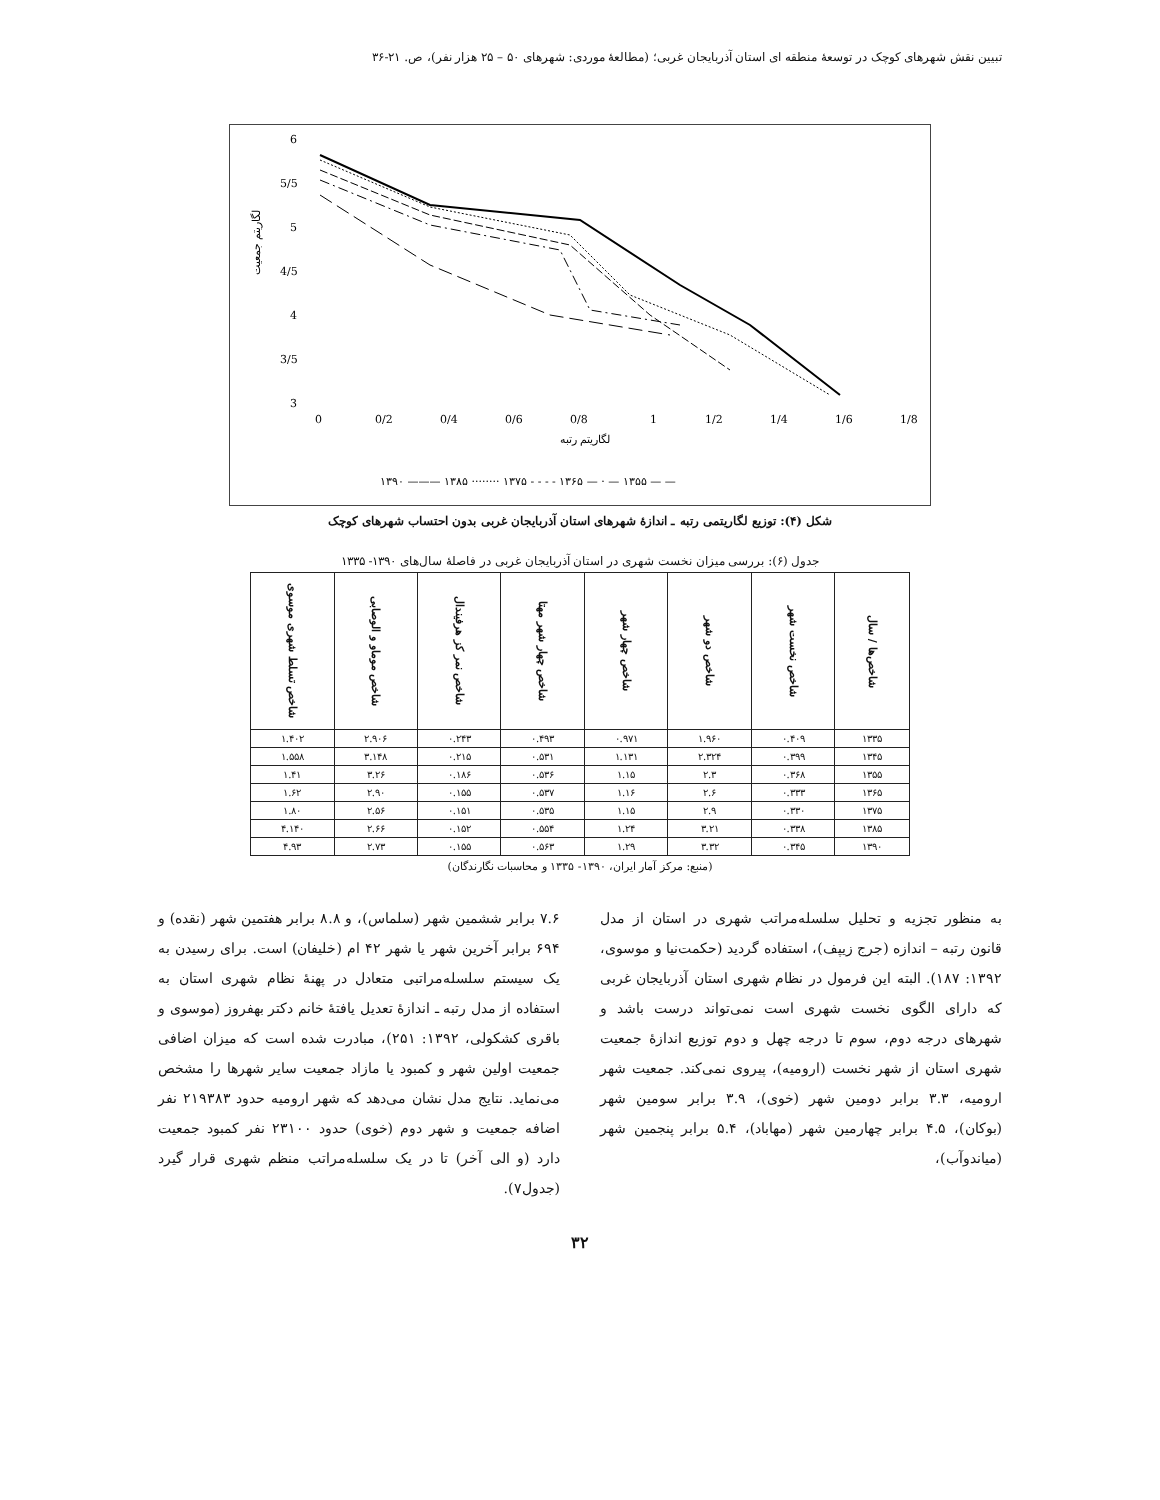تبیین نقش شهرهای کوچک در توسعهٔ منطقه ای استان آذربایجان غربی؛ (مطالعهٔ موردی: شهرهای ۵۰ – ۲۵ هزار نفر)، ص. ۲۱-۳۶
6
5/5
5
4/5
4
3/5
3
0
0/2
0/4
0/6
0/8
1
1/2
1/4
1/6
1/8
لگاریتم رتبه
لگاریتم جمعیت
۱۳۹۰ ——— ۱۳۸۵ ········ ۱۳۷۵ - - - - ۱۳۶۵ — · — ۱۳۵۵ — —
شکل (۴): توزیع لگاریتمی رتبه ـ اندازهٔ شهرهای استان آذربایجان غربی بدون احتساب شهرهای کوچک
جدول (۶): بررسی میزان نخست شهری در استان آذربایجان غربی در فاصلهٔ سال‌های ۱۳۹۰- ۱۳۳۵
| شاخص‌ها / سال | شاخص نخست شهر | شاخص دو شهر | شاخص چهار شهر | شاخص چهار شهر مهتا | شاخص نمر کز هرفیندال | شاخص موماو و الوصابی | شاخص تسلط شهری موسوی |
| --- | --- | --- | --- | --- | --- | --- | --- |
| ۱۳۳۵ | ۰.۴۰۹ | ۱.۹۶۰ | ۰.۹۷۱ | ۰.۴۹۳ | ۰.۲۴۳ | ۲.۹۰۶ | ۱.۴۰۲ |
| ۱۳۴۵ | ۰.۳۹۹ | ۲.۳۲۴ | ۱.۱۳۱ | ۰.۵۳۱ | ۰.۲۱۵ | ۳.۱۴۸ | ۱.۵۵۸ |
| ۱۳۵۵ | ۰.۳۶۸ | ۲.۳ | ۱.۱۵ | ۰.۵۳۶ | ۰.۱۸۶ | ۳.۲۶ | ۱.۴۱ |
| ۱۳۶۵ | ۰.۳۳۳ | ۲.۶ | ۱.۱۶ | ۰.۵۳۷ | ۰.۱۵۵ | ۲.۹۰ | ۱.۶۲ |
| ۱۳۷۵ | ۰.۳۳۰ | ۲.۹ | ۱.۱۵ | ۰.۵۳۵ | ۰.۱۵۱ | ۲.۵۶ | ۱.۸۰ |
| ۱۳۸۵ | ۰.۳۳۸ | ۳.۲۱ | ۱.۲۴ | ۰.۵۵۴ | ۰.۱۵۲ | ۲.۶۶ | ۴.۱۴۰ |
| ۱۳۹۰ | ۰.۳۴۵ | ۳.۳۲ | ۱.۲۹ | ۰.۵۶۳ | ۰.۱۵۵ | ۲.۷۳ | ۴.۹۳ |
(منبع: مرکز آمار ایران، ۱۳۹۰- ۱۳۳۵ و محاسبات نگارندگان)
به منظور تجزیه و تحلیل سلسله‌مراتب شهری در استان از مدل قانون رتبه – اندازه (جرج زیپف)، استفاده گردید (حکمت‌نیا و موسوی، ۱۳۹۲: ۱۸۷). البته این فرمول در نظام شهری استان آذربایجان غربی که دارای الگوی نخست شهری است نمی‌تواند درست باشد و شهرهای درجه دوم، سوم تا درجه چهل و دوم توزیع اندازهٔ جمعیت شهری استان از شهر نخست (ارومیه)، پیروی نمی‌کند. جمعیت شهر ارومیه، ۳.۳ برابر دومین شهر (خوی)، ۳.۹ برابر سومین شهر (بوکان)، ۴.۵ برابر چهارمین شهر (مهاباد)، ۵.۴ برابر پنجمین شهر (میاندوآب)،
۷.۶ برابر ششمین شهر (سلماس)، و ۸.۸ برابر هفتمین شهر (نقده) و ۶۹۴ برابر آخرین شهر یا شهر ۴۲ ام (خلیفان) است. برای رسیدن به یک سیستم سلسله‌مراتبی متعادل در پهنهٔ نظام شهری استان به استفاده از مدل رتبه ـ اندازهٔ تعدیل یافتهٔ خانم دکتر بهفروز (موسوی و باقری کشکولی، ۱۳۹۲: ۲۵۱)، مبادرت شده است که میزان اضافی جمعیت اولین شهر و کمبود یا مازاد جمعیت سایر شهرها را مشخص می‌نماید. نتایج مدل نشان می‌دهد که شهر ارومیه حدود ۲۱۹۳۸۳ نفر اضافه جمعیت و شهر دوم (خوی) حدود ۲۳۱۰۰ نفر کمبود جمعیت دارد (و الی آخر) تا در یک سلسله‌مراتب منظم شهری قرار گیرد (جدول۷).
۳۲